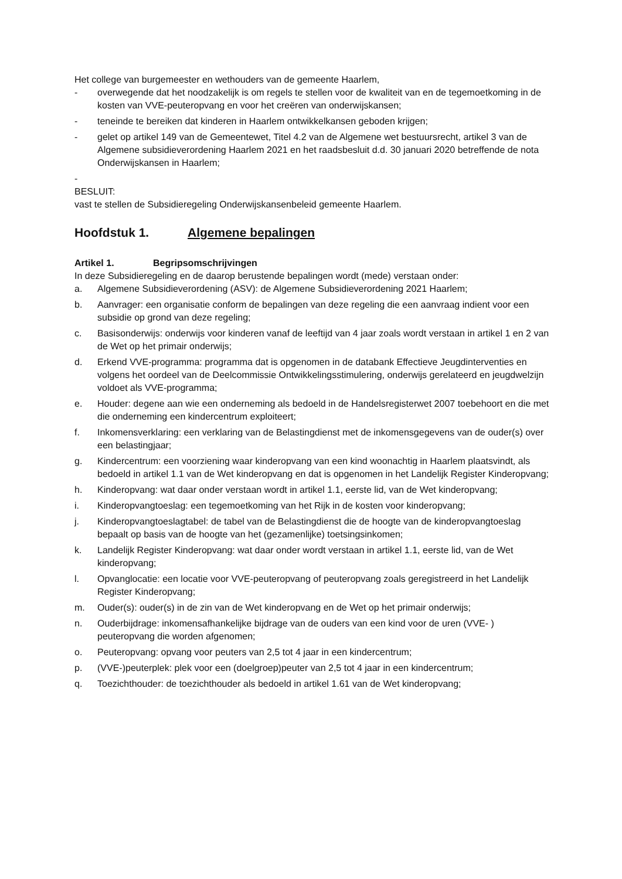Het college van burgemeester en wethouders van de gemeente Haarlem,
- overwegende dat het noodzakelijk is om regels te stellen voor de kwaliteit van en de tegemoetkoming in de kosten van VVE-peuteropvang en voor het creëren van onderwijskansen;
- teneinde te bereiken dat kinderen in Haarlem ontwikkelkansen geboden krijgen;
- gelet op artikel 149 van de Gemeentewet, Titel 4.2 van de Algemene wet bestuursrecht, artikel 3 van de Algemene subsidieverordening Haarlem 2021 en het raadsbesluit d.d. 30 januari 2020 betreffende de nota Onderwijskansen in Haarlem;
-
BESLUIT:
vast te stellen de Subsidieregeling Onderwijskansenbeleid gemeente Haarlem.
Hoofdstuk 1. Algemene bepalingen
Artikel 1. Begripsomschrijvingen
In deze Subsidieregeling en de daarop berustende bepalingen wordt (mede) verstaan onder:
a. Algemene Subsidieverordening (ASV): de Algemene Subsidieverordening 2021 Haarlem;
b. Aanvrager: een organisatie conform de bepalingen van deze regeling die een aanvraag indient voor een subsidie op grond van deze regeling;
c. Basisonderwijs: onderwijs voor kinderen vanaf de leeftijd van 4 jaar zoals wordt verstaan in artikel 1 en 2 van de Wet op het primair onderwijs;
d. Erkend VVE-programma: programma dat is opgenomen in de databank Effectieve Jeugdinterventies en volgens het oordeel van de Deelcommissie Ontwikkelingsstimulering, onderwijs gerelateerd en jeugdwelzijn voldoet als VVE-programma;
e. Houder: degene aan wie een onderneming als bedoeld in de Handelsregisterwet 2007 toebehoort en die met die onderneming een kindercentrum exploiteert;
f. Inkomensverklaring: een verklaring van de Belastingdienst met de inkomensgegevens van de ouder(s) over een belastingjaar;
g. Kindercentrum: een voorziening waar kinderopvang van een kind woonachtig in Haarlem plaatsvindt, als bedoeld in artikel 1.1 van de Wet kinderopvang en dat is opgenomen in het Landelijk Register Kinderopvang;
h. Kinderopvang: wat daar onder verstaan wordt in artikel 1.1, eerste lid, van de Wet kinderopvang;
i. Kinderopvangtoeslag: een tegemoetkoming van het Rijk in de kosten voor kinderopvang;
j. Kinderopvangtoeslagtabel: de tabel van de Belastingdienst die de hoogte van de kinderopvangtoeslag bepaalt op basis van de hoogte van het (gezamenlijke) toetsingsinkomen;
k. Landelijk Register Kinderopvang: wat daar onder wordt verstaan in artikel 1.1, eerste lid, van de Wet kinderopvang;
l. Opvanglocatie: een locatie voor VVE-peuteropvang of peuteropvang zoals geregistreerd in het Landelijk Register Kinderopvang;
m. Ouder(s): ouder(s) in de zin van de Wet kinderopvang en de Wet op het primair onderwijs;
n. Ouderbijdrage: inkomensafhankelijke bijdrage van de ouders van een kind voor de uren (VVE- ) peuteropvang die worden afgenomen;
o. Peuteropvang: opvang voor peuters van 2,5 tot 4 jaar in een kindercentrum;
p. (VVE-)peuterplek: plek voor een (doelgroep)peuter van 2,5 tot 4 jaar in een kindercentrum;
q. Toezichthouder: de toezichthouder als bedoeld in artikel 1.61 van de Wet kinderopvang;